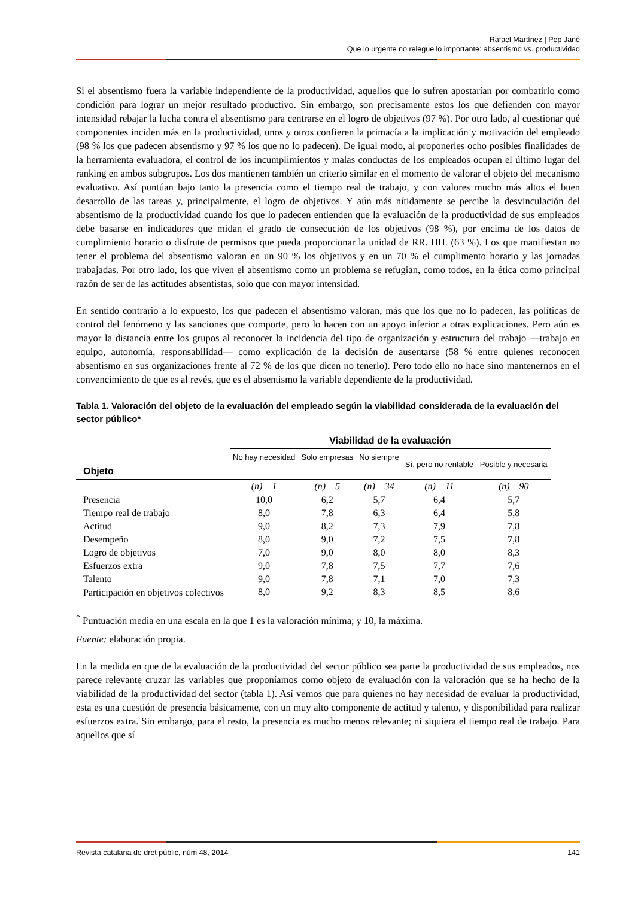Rafael Martínez | Pep Jané
Que lo urgente no relegue lo importante: absentismo vs. productividad
Si el absentismo fuera la variable independiente de la productividad, aquellos que lo sufren apostarían por combatirlo como condición para lograr un mejor resultado productivo. Sin embargo, son precisamente estos los que defienden con mayor intensidad rebajar la lucha contra el absentismo para centrarse en el logro de objetivos (97 %). Por otro lado, al cuestionar qué componentes inciden más en la productividad, unos y otros confieren la primacía a la implicación y motivación del empleado (98 % los que padecen absentismo y 97 % los que no lo padecen). De igual modo, al proponerles ocho posibles finalidades de la herramienta evaluadora, el control de los incumplimientos y malas conductas de los empleados ocupan el último lugar del ranking en ambos subgrupos. Los dos mantienen también un criterio similar en el momento de valorar el objeto del mecanismo evaluativo. Así puntúan bajo tanto la presencia como el tiempo real de trabajo, y con valores mucho más altos el buen desarrollo de las tareas y, principalmente, el logro de objetivos. Y aún más nítidamente se percibe la desvinculación del absentismo de la productividad cuando los que lo padecen entienden que la evaluación de la productividad de sus empleados debe basarse en indicadores que midan el grado de consecución de los objetivos (98 %), por encima de los datos de cumplimiento horario o disfrute de permisos que pueda proporcionar la unidad de RR. HH. (63 %). Los que manifiestan no tener el problema del absentismo valoran en un 90 % los objetivos y en un 70 % el cumplimento horario y las jornadas trabajadas. Por otro lado, los que viven el absentismo como un problema se refugian, como todos, en la ética como principal razón de ser de las actitudes absentistas, solo que con mayor intensidad.
En sentido contrario a lo expuesto, los que padecen el absentismo valoran, más que los que no lo padecen, las políticas de control del fenómeno y las sanciones que comporte, pero lo hacen con un apoyo inferior a otras explicaciones. Pero aún es mayor la distancia entre los grupos al reconocer la incidencia del tipo de organización y estructura del trabajo —trabajo en equipo, autonomía, responsabilidad— como explicación de la decisión de ausentarse (58 % entre quienes reconocen absentismo en sus organizaciones frente al 72 % de los que dicen no tenerlo). Pero todo ello no hace sino mantenernos en el convencimiento de que es al revés, que es el absentismo la variable dependiente de la productividad.
Tabla 1. Valoración del objeto de la evaluación del empleado según la viabilidad considerada de la evaluación del sector público*
| Objeto | Viabilidad de la evaluación | | | | |
| --- | --- | --- | --- | --- | --- |
| | No hay necesidad | Solo empresas | No siempre | Sí, pero no rentable | Posible y necesaria |
| | (n) 1 | (n) 5 | (n) 34 | (n) 11 | (n) 90 |
| Presencia | 10,0 | 6,2 | 5,7 | 6,4 | 5,7 |
| Tiempo real de trabajo | 8,0 | 7,8 | 6,3 | 6,4 | 5,8 |
| Actitud | 9,0 | 8,2 | 7,3 | 7,9 | 7,8 |
| Desempeño | 8,0 | 9,0 | 7,2 | 7,5 | 7,8 |
| Logro de objetivos | 7,0 | 9,0 | 8,0 | 8,0 | 8,3 |
| Esfuerzos extra | 9,0 | 7,8 | 7,5 | 7,7 | 7,6 |
| Talento | 9,0 | 7,8 | 7,1 | 7,0 | 7,3 |
| Participación en objetivos colectivos | 8,0 | 9,2 | 8,3 | 8,5 | 8,6 |
<sup>*</sup> Puntuación media en una escala en la que 1 es la valoración mínima; y 10, la máxima.
Fuente: elaboración propia.
En la medida en que de la evaluación de la productividad del sector público sea parte la productividad de sus empleados, nos parece relevante cruzar las variables que proponíamos como objeto de evaluación con la valoración que se ha hecho de la viabilidad de la productividad del sector (tabla 1). Así vemos que para quienes no hay necesidad de evaluar la productividad, esta es una cuestión de presencia básicamente, con un muy alto componente de actitud y talento, y disponibilidad para realizar esfuerzos extra. Sin embargo, para el resto, la presencia es mucho menos relevante; ni siquiera el tiempo real de trabajo. Para aquellos que sí
Revista catalana de dret públic, núm 48, 2014 141